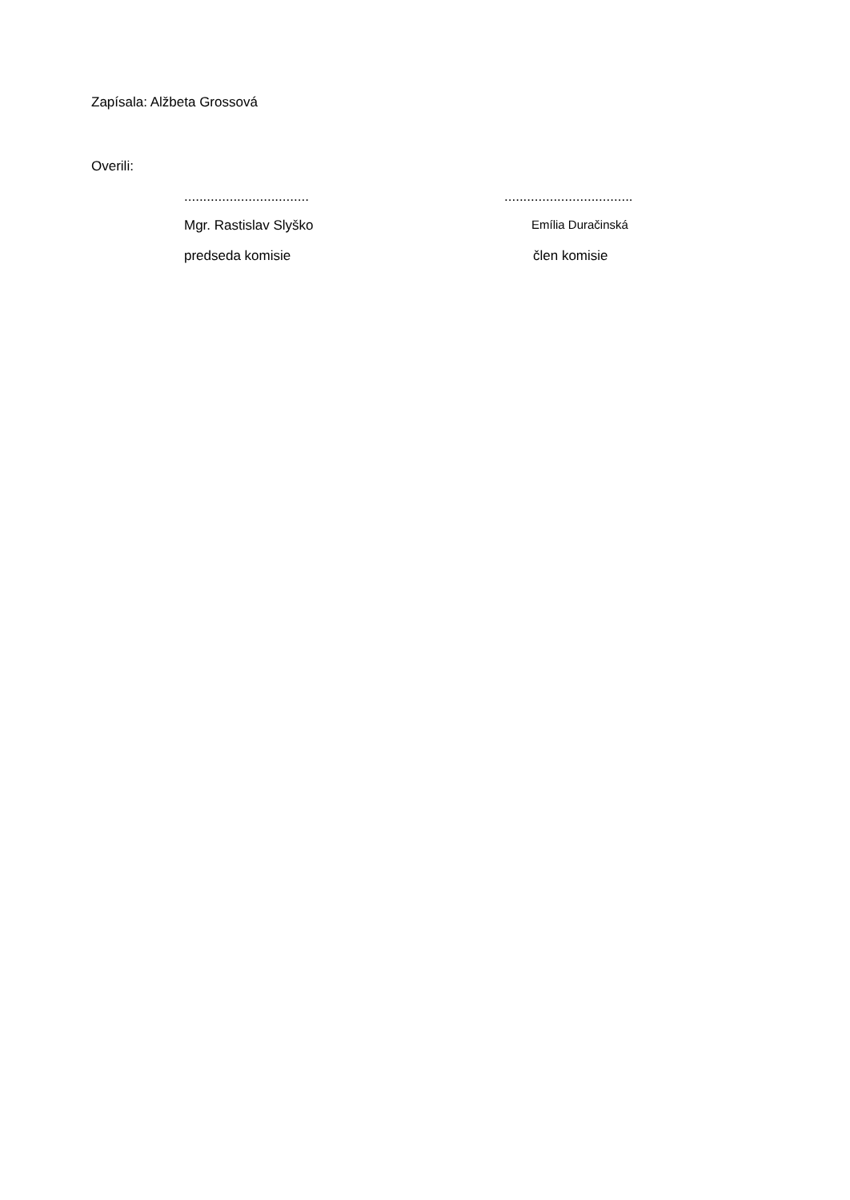Zapísala: Alžbeta Grossová
Overili:
................................. ..................................
Mgr. Rastislav Slyško Emília Duračinská
predseda komisie člen komisie